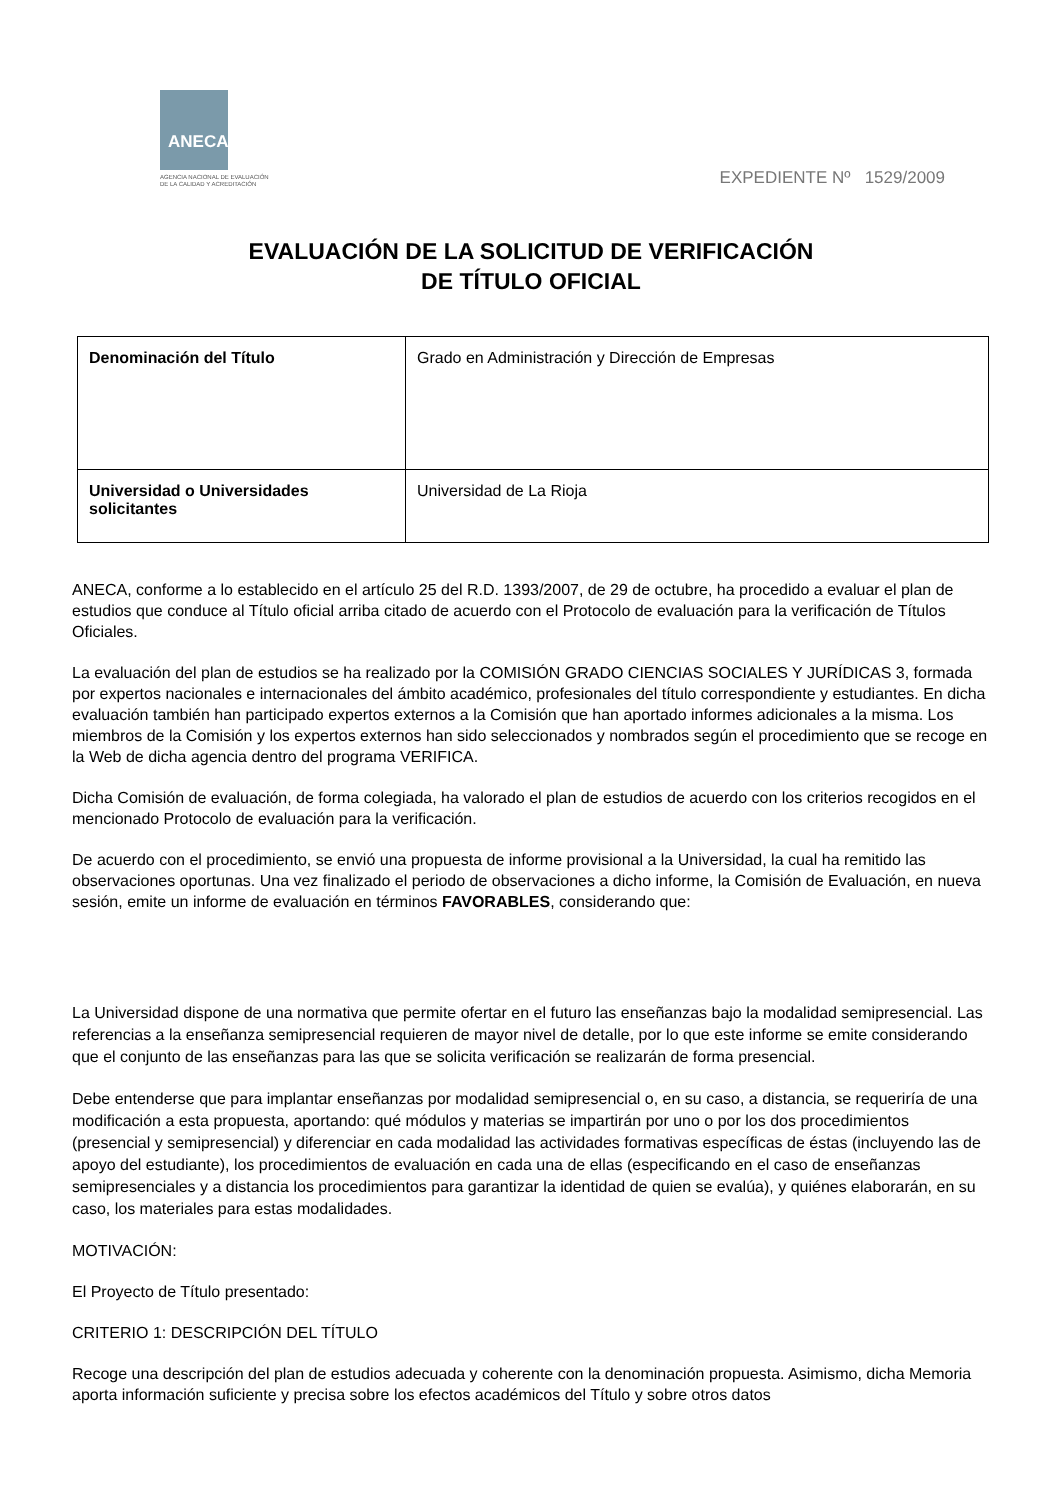ANECA
AGENCIA NACIONAL DE EVALUACIÓN
DE LA CALIDAD Y ACREDITACIÓN
EXPEDIENTE Nº 1529/2009
EVALUACIÓN DE LA SOLICITUD DE VERIFICACIÓN
DE TÍTULO OFICIAL
| Denominación del Título | Grado en Administración y Dirección de Empresas |
| Universidad o Universidades solicitantes | Universidad de La Rioja |
ANECA, conforme a lo establecido en el artículo 25 del R.D. 1393/2007, de 29 de octubre, ha procedido a evaluar el plan de estudios que conduce al Título oficial arriba citado de acuerdo con el Protocolo de evaluación para la verificación de Títulos Oficiales.
La evaluación del plan de estudios se ha realizado por la COMISIÓN GRADO CIENCIAS SOCIALES Y JURÍDICAS 3, formada por expertos nacionales e internacionales del ámbito académico, profesionales del título correspondiente y estudiantes. En dicha evaluación también han participado expertos externos a la Comisión que han aportado informes adicionales a la misma. Los miembros de la Comisión y los expertos externos han sido seleccionados y nombrados según el procedimiento que se recoge en la Web de dicha agencia dentro del programa VERIFICA.
Dicha Comisión de evaluación, de forma colegiada, ha valorado el plan de estudios de acuerdo con los criterios recogidos en el mencionado Protocolo de evaluación para la verificación.
De acuerdo con el procedimiento, se envió una propuesta de informe provisional a la Universidad, la cual ha remitido las observaciones oportunas. Una vez finalizado el periodo de observaciones a dicho informe, la Comisión de Evaluación, en nueva sesión, emite un informe de evaluación en términos FAVORABLES, considerando que:
La Universidad dispone de una normativa que permite ofertar en el futuro las enseñanzas bajo la modalidad semipresencial. Las referencias a la enseñanza semipresencial requieren de mayor nivel de detalle, por lo que este informe se emite considerando que el conjunto de las enseñanzas para las que se solicita verificación se realizarán de forma presencial.
Debe entenderse que para implantar enseñanzas por modalidad semipresencial o, en su caso, a distancia, se requeriría de una modificación a esta propuesta, aportando: qué módulos y materias se impartirán por uno o por los dos procedimientos (presencial y semipresencial) y diferenciar en cada modalidad las actividades formativas específicas de éstas (incluyendo las de apoyo del estudiante), los procedimientos de evaluación en cada una de ellas (especificando en el caso de enseñanzas semipresenciales y a distancia los procedimientos para garantizar la identidad de quien se evalúa), y quiénes elaborarán, en su caso, los materiales para estas modalidades.
MOTIVACIÓN:
El Proyecto de Título presentado:
CRITERIO 1: DESCRIPCIÓN DEL TÍTULO
Recoge una descripción del plan de estudios adecuada y coherente con la denominación propuesta. Asimismo, dicha Memoria aporta información suficiente y precisa sobre los efectos académicos del Título y sobre otros datos